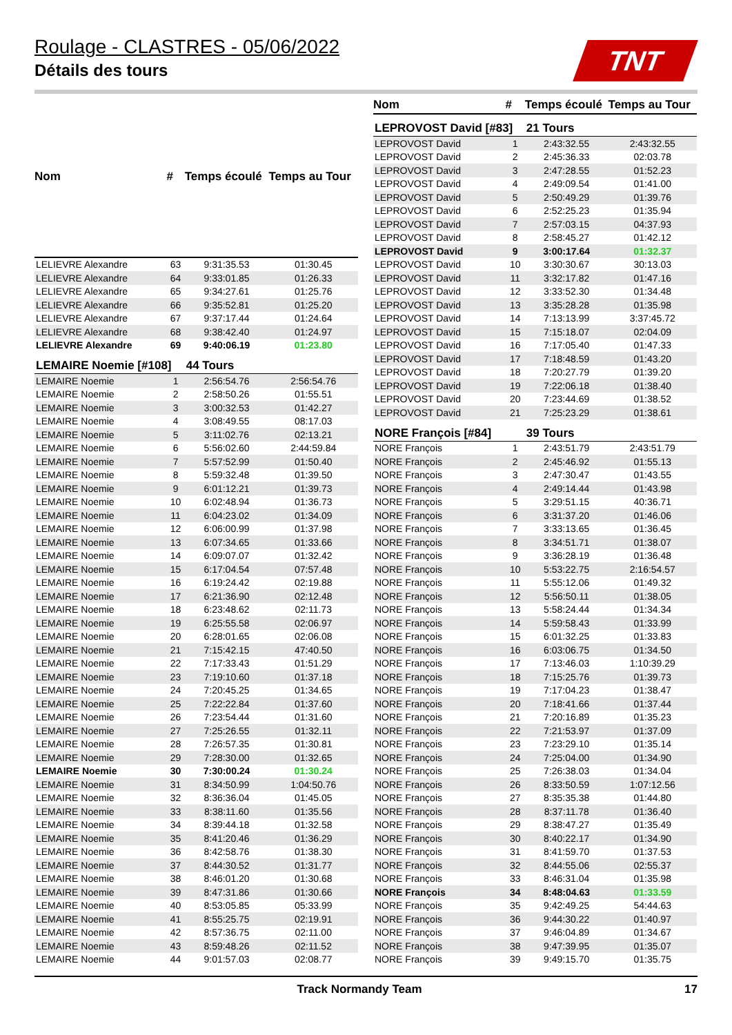Roulage - CLASTRES - 05/06/2022
Détails des tours
TNT
| Nom | # | Temps écoulé | Temps au Tour |
| --- | --- | --- | --- |
| LELIEVRE Alexandre | 63 | 9:31:35.53 | 01:30.45 |
| LELIEVRE Alexandre | 64 | 9:33:01.85 | 01:26.33 |
| LELIEVRE Alexandre | 65 | 9:34:27.61 | 01:25.76 |
| LELIEVRE Alexandre | 66 | 9:35:52.81 | 01:25.20 |
| LELIEVRE Alexandre | 67 | 9:37:17.44 | 01:24.64 |
| LELIEVRE Alexandre | 68 | 9:38:42.40 | 01:24.97 |
| LELIEVRE Alexandre | 69 | 9:40:06.19 | 01:23.80 |
| LEMAIRE Noemie [#108] | | 44 Tours | |
| LEMAIRE Noemie | 1 | 2:56:54.76 | 2:56:54.76 |
| LEMAIRE Noemie | 2 | 2:58:50.26 | 01:55.51 |
| LEMAIRE Noemie | 3 | 3:00:32.53 | 01:42.27 |
| LEMAIRE Noemie | 4 | 3:08:49.55 | 08:17.03 |
| LEMAIRE Noemie | 5 | 3:11:02.76 | 02:13.21 |
| LEMAIRE Noemie | 6 | 5:56:02.60 | 2:44:59.84 |
| LEMAIRE Noemie | 7 | 5:57:52.99 | 01:50.40 |
| LEMAIRE Noemie | 8 | 5:59:32.48 | 01:39.50 |
| LEMAIRE Noemie | 9 | 6:01:12.21 | 01:39.73 |
| LEMAIRE Noemie | 10 | 6:02:48.94 | 01:36.73 |
| LEMAIRE Noemie | 11 | 6:04:23.02 | 01:34.09 |
| LEMAIRE Noemie | 12 | 6:06:00.99 | 01:37.98 |
| LEMAIRE Noemie | 13 | 6:07:34.65 | 01:33.66 |
| LEMAIRE Noemie | 14 | 6:09:07.07 | 01:32.42 |
| LEMAIRE Noemie | 15 | 6:17:04.54 | 07:57.48 |
| LEMAIRE Noemie | 16 | 6:19:24.42 | 02:19.88 |
| LEMAIRE Noemie | 17 | 6:21:36.90 | 02:12.48 |
| LEMAIRE Noemie | 18 | 6:23:48.62 | 02:11.73 |
| LEMAIRE Noemie | 19 | 6:25:55.58 | 02:06.97 |
| LEMAIRE Noemie | 20 | 6:28:01.65 | 02:06.08 |
| LEMAIRE Noemie | 21 | 7:15:42.15 | 47:40.50 |
| LEMAIRE Noemie | 22 | 7:17:33.43 | 01:51.29 |
| LEMAIRE Noemie | 23 | 7:19:10.60 | 01:37.18 |
| LEMAIRE Noemie | 24 | 7:20:45.25 | 01:34.65 |
| LEMAIRE Noemie | 25 | 7:22:22.84 | 01:37.60 |
| LEMAIRE Noemie | 26 | 7:23:54.44 | 01:31.60 |
| LEMAIRE Noemie | 27 | 7:25:26.55 | 01:32.11 |
| LEMAIRE Noemie | 28 | 7:26:57.35 | 01:30.81 |
| LEMAIRE Noemie | 29 | 7:28:30.00 | 01:32.65 |
| LEMAIRE Noemie | 30 | 7:30:00.24 | 01:30.24 |
| LEMAIRE Noemie | 31 | 8:34:50.99 | 1:04:50.76 |
| LEMAIRE Noemie | 32 | 8:36:36.04 | 01:45.05 |
| LEMAIRE Noemie | 33 | 8:38:11.60 | 01:35.56 |
| LEMAIRE Noemie | 34 | 8:39:44.18 | 01:32.58 |
| LEMAIRE Noemie | 35 | 8:41:20.46 | 01:36.29 |
| LEMAIRE Noemie | 36 | 8:42:58.76 | 01:38.30 |
| LEMAIRE Noemie | 37 | 8:44:30.52 | 01:31.77 |
| LEMAIRE Noemie | 38 | 8:46:01.20 | 01:30.68 |
| LEMAIRE Noemie | 39 | 8:47:31.86 | 01:30.66 |
| LEMAIRE Noemie | 40 | 8:53:05.85 | 05:33.99 |
| LEMAIRE Noemie | 41 | 8:55:25.75 | 02:19.91 |
| LEMAIRE Noemie | 42 | 8:57:36.75 | 02:11.00 |
| LEMAIRE Noemie | 43 | 8:59:48.26 | 02:11.52 |
| LEMAIRE Noemie | 44 | 9:01:57.03 | 02:08.77 |
| Nom | # | Temps écoulé | Temps au Tour |
| --- | --- | --- | --- |
| LEPROVOST David [#83] | | 21 Tours | |
| LEPROVOST David | 1 | 2:43:32.55 | 2:43:32.55 |
| LEPROVOST David | 2 | 2:45:36.33 | 02:03.78 |
| LEPROVOST David | 3 | 2:47:28.55 | 01:52.23 |
| LEPROVOST David | 4 | 2:49:09.54 | 01:41.00 |
| LEPROVOST David | 5 | 2:50:49.29 | 01:39.76 |
| LEPROVOST David | 6 | 2:52:25.23 | 01:35.94 |
| LEPROVOST David | 7 | 2:57:03.15 | 04:37.93 |
| LEPROVOST David | 8 | 2:58:45.27 | 01:42.12 |
| LEPROVOST David | 9 | 3:00:17.64 | 01:32.37 |
| LEPROVOST David | 10 | 3:30:30.67 | 30:13.03 |
| LEPROVOST David | 11 | 3:32:17.82 | 01:47.16 |
| LEPROVOST David | 12 | 3:33:52.30 | 01:34.48 |
| LEPROVOST David | 13 | 3:35:28.28 | 01:35.98 |
| LEPROVOST David | 14 | 7:13:13.99 | 3:37:45.72 |
| LEPROVOST David | 15 | 7:15:18.07 | 02:04.09 |
| LEPROVOST David | 16 | 7:17:05.40 | 01:47.33 |
| LEPROVOST David | 17 | 7:18:48.59 | 01:43.20 |
| LEPROVOST David | 18 | 7:20:27.79 | 01:39.20 |
| LEPROVOST David | 19 | 7:22:06.18 | 01:38.40 |
| LEPROVOST David | 20 | 7:23:44.69 | 01:38.52 |
| LEPROVOST David | 21 | 7:25:23.29 | 01:38.61 |
| NORE François [#84] | | 39 Tours | |
| NORE François | 1 | 2:43:51.79 | 2:43:51.79 |
| NORE François | 2 | 2:45:46.92 | 01:55.13 |
| NORE François | 3 | 2:47:30.47 | 01:43.55 |
| NORE François | 4 | 2:49:14.44 | 01:43.98 |
| NORE François | 5 | 3:29:51.15 | 40:36.71 |
| NORE François | 6 | 3:31:37.20 | 01:46.06 |
| NORE François | 7 | 3:33:13.65 | 01:36.45 |
| NORE François | 8 | 3:34:51.71 | 01:38.07 |
| NORE François | 9 | 3:36:28.19 | 01:36.48 |
| NORE François | 10 | 5:53:22.75 | 2:16:54.57 |
| NORE François | 11 | 5:55:12.06 | 01:49.32 |
| NORE François | 12 | 5:56:50.11 | 01:38.05 |
| NORE François | 13 | 5:58:24.44 | 01:34.34 |
| NORE François | 14 | 5:59:58.43 | 01:33.99 |
| NORE François | 15 | 6:01:32.25 | 01:33.83 |
| NORE François | 16 | 6:03:06.75 | 01:34.50 |
| NORE François | 17 | 7:13:46.03 | 1:10:39.29 |
| NORE François | 18 | 7:15:25.76 | 01:39.73 |
| NORE François | 19 | 7:17:04.23 | 01:38.47 |
| NORE François | 20 | 7:18:41.66 | 01:37.44 |
| NORE François | 21 | 7:20:16.89 | 01:35.23 |
| NORE François | 22 | 7:21:53.97 | 01:37.09 |
| NORE François | 23 | 7:23:29.10 | 01:35.14 |
| NORE François | 24 | 7:25:04.00 | 01:34.90 |
| NORE François | 25 | 7:26:38.03 | 01:34.04 |
| NORE François | 26 | 8:33:50.59 | 1:07:12.56 |
| NORE François | 27 | 8:35:35.38 | 01:44.80 |
| NORE François | 28 | 8:37:11.78 | 01:36.40 |
| NORE François | 29 | 8:38:47.27 | 01:35.49 |
| NORE François | 30 | 8:40:22.17 | 01:34.90 |
| NORE François | 31 | 8:41:59.70 | 01:37.53 |
| NORE François | 32 | 8:44:55.06 | 02:55.37 |
| NORE François | 33 | 8:46:31.04 | 01:35.98 |
| NORE François | 34 | 8:48:04.63 | 01:33.59 |
| NORE François | 35 | 9:42:49.25 | 54:44.63 |
| NORE François | 36 | 9:44:30.22 | 01:40.97 |
| NORE François | 37 | 9:46:04.89 | 01:34.67 |
| NORE François | 38 | 9:47:39.95 | 01:35.07 |
| NORE François | 39 | 9:49:15.70 | 01:35.75 |
Track Normandy Team 17